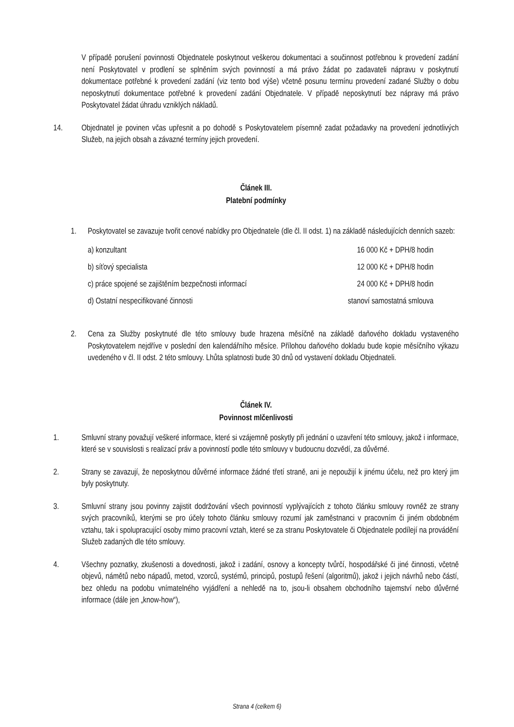V případě porušení povinnosti Objednatele poskytnout veškerou dokumentaci a součinnost potřebnou k provedení zadání není Poskytovatel v prodlení se splněním svých povinností a má právo žádat po zadavateli nápravu v poskytnutí dokumentace potřebné k provedení zadání (viz tento bod výše) včetně posunu termínu provedení zadané Služby o dobu neposkytnutí dokumentace potřebné k provedení zadání Objednatele. V případě neposkytnutí bez nápravy má právo Poskytovatel žádat úhradu vzniklých nákladů.
14. Objednatel je povinen včas upřesnit a po dohodě s Poskytovatelem písemně zadat požadavky na provedení jednotlivých Služeb, na jejich obsah a závazné termíny jejich provedení.
Článek III.
Platební podmínky
1. Poskytovatel se zavazuje tvořit cenové nabídky pro Objednatele (dle čl. II odst. 1) na základě následujících denních sazeb:
| a) konzultant | 16 000 Kč + DPH/8 hodin |
| b) síťový specialista | 12 000 Kč + DPH/8 hodin |
| c) práce spojené se zajištěním bezpečnosti informací | 24 000 Kč + DPH/8 hodin |
| d) Ostatní nespecifikované činnosti | stanoví samostatná smlouva |
2. Cena za Služby poskytnuté dle této smlouvy bude hrazena měsíčně na základě daňového dokladu vystaveného Poskytovatelem nejdříve v poslední den kalendářního měsíce. Přílohou daňového dokladu bude kopie měsíčního výkazu uvedeného v čl. II odst. 2 této smlouvy. Lhůta splatnosti bude 30 dnů od vystavení dokladu Objednateli.
Článek IV.
Povinnost mlčenlivosti
1. Smluvní strany považují veškeré informace, které si vzájemně poskytly při jednání o uzavření této smlouvy, jakož i informace, které se v souvislosti s realizací práv a povinností podle této smlouvy v budoucnu dozvědí, za důvěrné.
2. Strany se zavazují, že neposkytnou důvěrné informace žádné třetí straně, ani je nepoužijí k jinému účelu, než pro který jim byly poskytnuty.
3. Smluvní strany jsou povinny zajistit dodržování všech povinností vyplývajících z tohoto článku smlouvy rovněž ze strany svých pracovníků, kterými se pro účely tohoto článku smlouvy rozumí jak zaměstnanci v pracovním či jiném obdobném vztahu, tak i spolupracující osoby mimo pracovní vztah, které se za stranu Poskytovatele či Objednatele podílejí na provádění Služeb zadaných dle této smlouvy.
4. Všechny poznatky, zkušenosti a dovednosti, jakož i zadání, osnovy a koncepty tvůrčí, hospodářské či jiné činnosti, včetně objevů, námětů nebo nápadů, metod, vzorců, systémů, principů, postupů řešení (algoritmů), jakož i jejich návrhů nebo částí, bez ohledu na podobu vnímatelného vyjádření a nehledě na to, jsou-li obsahem obchodního tajemství nebo důvěrné informace (dále jen „know-how“),
Strana 4 (celkem 6)